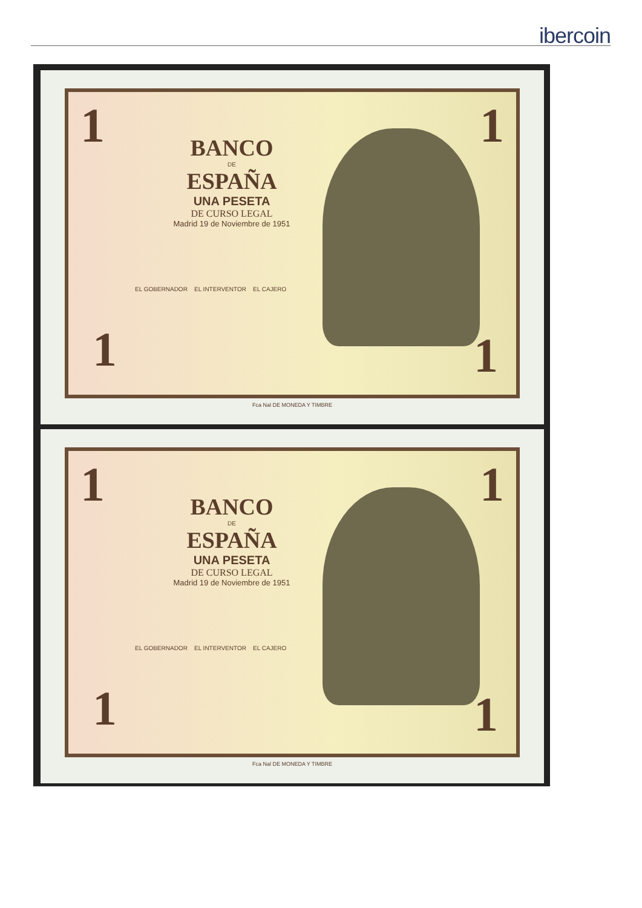ibercoin
1 1
BANCO
DE
ESPAÑA
UNA PESETA
DE CURSO LEGAL
Madrid 19 de Noviembre de 1951
EL GOBERNADOR EL INTERVENTOR EL CAJERO
1 1
Fca Nal DE MONEDA Y TIMBRE
1 1
BANCO
DE
ESPAÑA
UNA PESETA
DE CURSO LEGAL
Madrid 19 de Noviembre de 1951
EL GOBERNADOR EL INTERVENTOR EL CAJERO
1 1
Fca Nal DE MONEDA Y TIMBRE